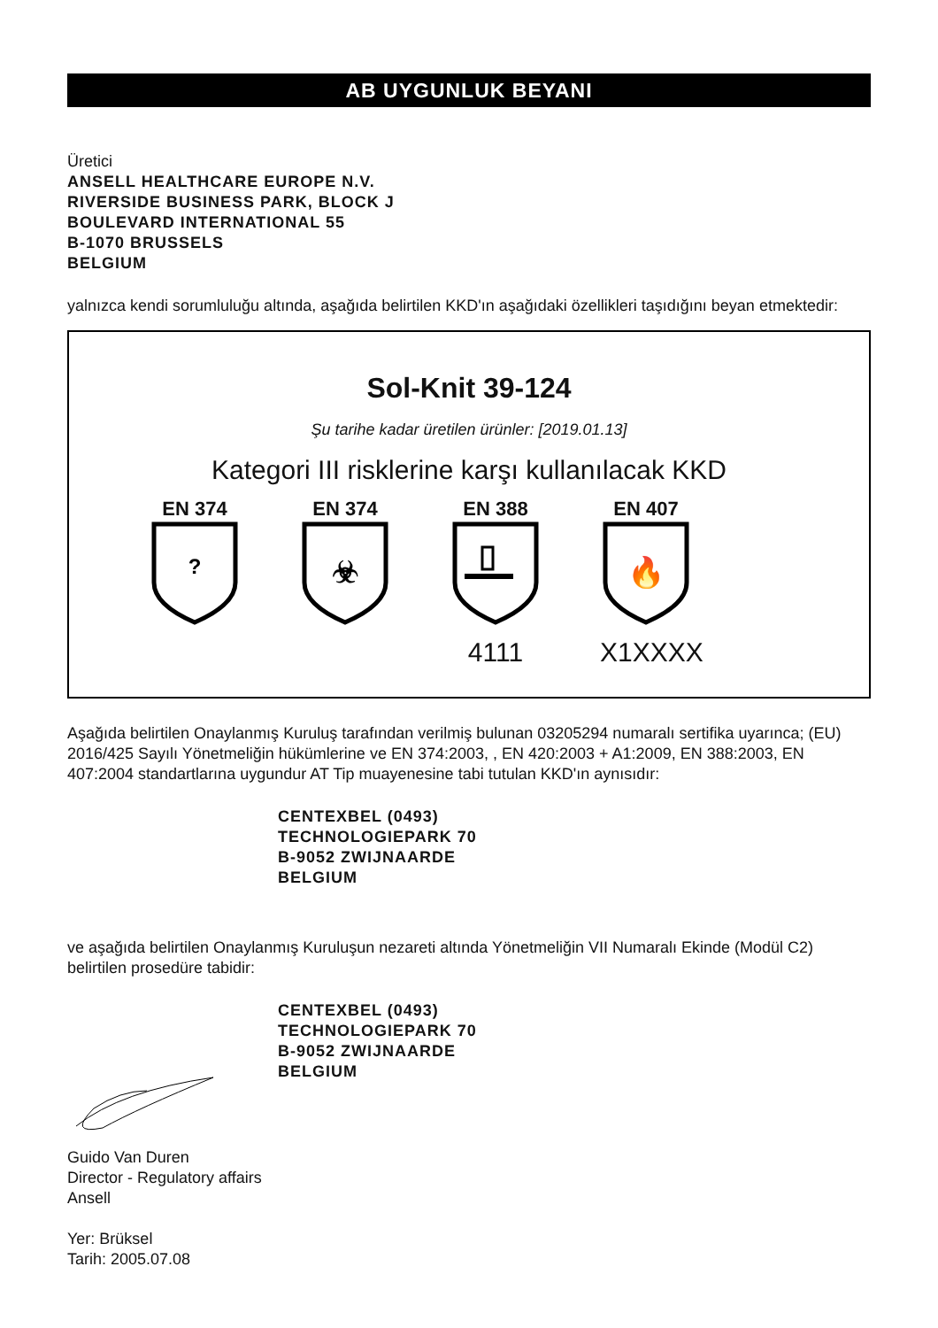AB UYGUNLUK BEYANI
Üretici
ANSELL HEALTHCARE EUROPE N.V.
RIVERSIDE BUSINESS PARK, BLOCK J
BOULEVARD INTERNATIONAL 55
B-1070 BRUSSELS
BELGIUM
yalnızca kendi sorumluluğu altında, aşağıda belirtilen KKD'ın aşağıdaki özellikleri taşıdığını beyan etmektedir:
Sol-Knit 39-124
Şu tarihe kadar üretilen ürünler: [2019.01.13]
Kategori III risklerine karşı kullanılacak KKD
EN 374
?
EN 374
☣
EN 388
4111
EN 407
🔥
X1XXXX
Aşağıda belirtilen Onaylanmış Kuruluş tarafından verilmiş bulunan 03205294 numaralı sertifika uyarınca; (EU) 2016/425 Sayılı Yönetmeliğin hükümlerine ve EN 374:2003, , EN 420:2003 + A1:2009, EN 388:2003, EN 407:2004 standartlarına uygundur AT Tip muayenesine tabi tutulan KKD'ın aynısıdır:
CENTEXBEL (0493)
TECHNOLOGIEPARK 70
B-9052 ZWIJNAARDE
BELGIUM
ve aşağıda belirtilen Onaylanmış Kuruluşun nezareti altında Yönetmeliğin VII Numaralı Ekinde (Modül C2) belirtilen prosedüre tabidir:
CENTEXBEL (0493)
TECHNOLOGIEPARK 70
B-9052 ZWIJNAARDE
BELGIUM
Guido Van Duren
Director - Regulatory affairs
Ansell
Yer: Brüksel
Tarih: 2005.07.08